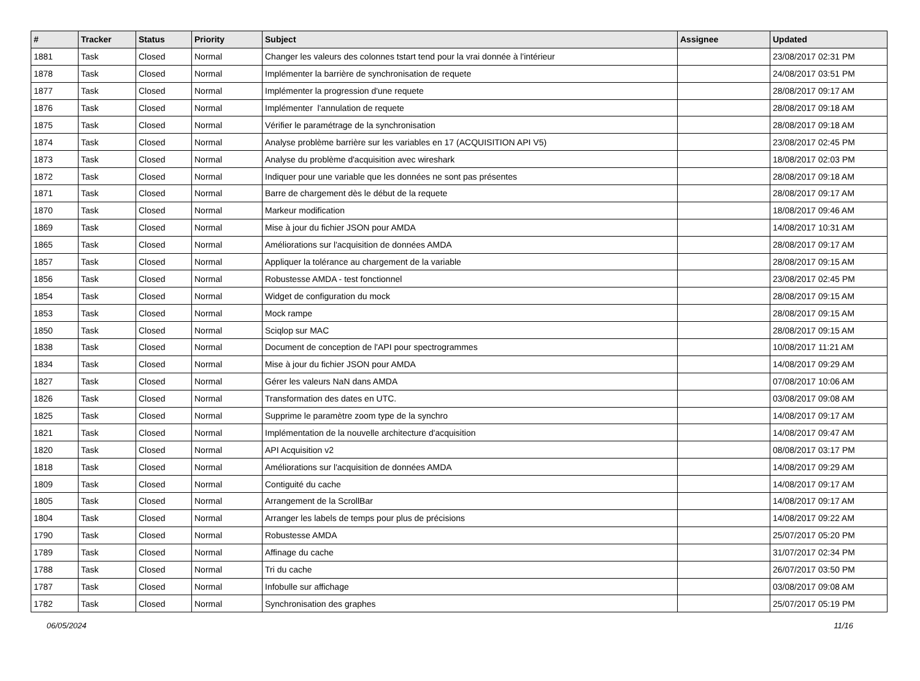| # | Tracker | Status | Priority | Subject | Assignee | Updated |
| --- | --- | --- | --- | --- | --- | --- |
| 1881 | Task | Closed | Normal | Changer les valeurs des colonnes tstart tend pour la vrai donnée à l'intérieur | | 23/08/2017 02:31 PM |
| 1878 | Task | Closed | Normal | Implémenter la barrière de synchronisation de requete | | 24/08/2017 03:51 PM |
| 1877 | Task | Closed | Normal | Implémenter la progression d'une requete | | 28/08/2017 09:17 AM |
| 1876 | Task | Closed | Normal | Implémenter l'annulation de requete | | 28/08/2017 09:18 AM |
| 1875 | Task | Closed | Normal | Vérifier le paramétrage de la synchronisation | | 28/08/2017 09:18 AM |
| 1874 | Task | Closed | Normal | Analyse problème barrière sur les variables en 17 (ACQUISITION API V5) | | 23/08/2017 02:45 PM |
| 1873 | Task | Closed | Normal | Analyse du problème d'acquisition avec wireshark | | 18/08/2017 02:03 PM |
| 1872 | Task | Closed | Normal | Indiquer pour une variable que les données ne sont pas présentes | | 28/08/2017 09:18 AM |
| 1871 | Task | Closed | Normal | Barre de chargement dès le début de la requete | | 28/08/2017 09:17 AM |
| 1870 | Task | Closed | Normal | Markeur modification | | 18/08/2017 09:46 AM |
| 1869 | Task | Closed | Normal | Mise à jour du fichier JSON pour AMDA | | 14/08/2017 10:31 AM |
| 1865 | Task | Closed | Normal | Améliorations sur l'acquisition de données AMDA | | 28/08/2017 09:17 AM |
| 1857 | Task | Closed | Normal | Appliquer la tolérance au chargement de la variable | | 28/08/2017 09:15 AM |
| 1856 | Task | Closed | Normal | Robustesse AMDA - test fonctionnel | | 23/08/2017 02:45 PM |
| 1854 | Task | Closed | Normal | Widget de configuration du mock | | 28/08/2017 09:15 AM |
| 1853 | Task | Closed | Normal | Mock rampe | | 28/08/2017 09:15 AM |
| 1850 | Task | Closed | Normal | Sciqlop sur MAC | | 28/08/2017 09:15 AM |
| 1838 | Task | Closed | Normal | Document de conception de l'API pour spectrogrammes | | 10/08/2017 11:21 AM |
| 1834 | Task | Closed | Normal | Mise à jour du fichier JSON pour AMDA | | 14/08/2017 09:29 AM |
| 1827 | Task | Closed | Normal | Gérer les valeurs NaN dans AMDA | | 07/08/2017 10:06 AM |
| 1826 | Task | Closed | Normal | Transformation des dates en UTC. | | 03/08/2017 09:08 AM |
| 1825 | Task | Closed | Normal | Supprime le paramètre zoom type de la synchro | | 14/08/2017 09:17 AM |
| 1821 | Task | Closed | Normal | Implémentation de la nouvelle architecture d'acquisition | | 14/08/2017 09:47 AM |
| 1820 | Task | Closed | Normal | API Acquisition v2 | | 08/08/2017 03:17 PM |
| 1818 | Task | Closed | Normal | Améliorations sur l'acquisition de données AMDA | | 14/08/2017 09:29 AM |
| 1809 | Task | Closed | Normal | Contiguité du cache | | 14/08/2017 09:17 AM |
| 1805 | Task | Closed | Normal | Arrangement de la ScrollBar | | 14/08/2017 09:17 AM |
| 1804 | Task | Closed | Normal | Arranger les labels de temps pour plus de précisions | | 14/08/2017 09:22 AM |
| 1790 | Task | Closed | Normal | Robustesse AMDA | | 25/07/2017 05:20 PM |
| 1789 | Task | Closed | Normal | Affinage du cache | | 31/07/2017 02:34 PM |
| 1788 | Task | Closed | Normal | Tri du cache | | 26/07/2017 03:50 PM |
| 1787 | Task | Closed | Normal | Infobulle sur affichage | | 03/08/2017 09:08 AM |
| 1782 | Task | Closed | Normal | Synchronisation des graphes | | 25/07/2017 05:19 PM |
06/05/2024 11/16